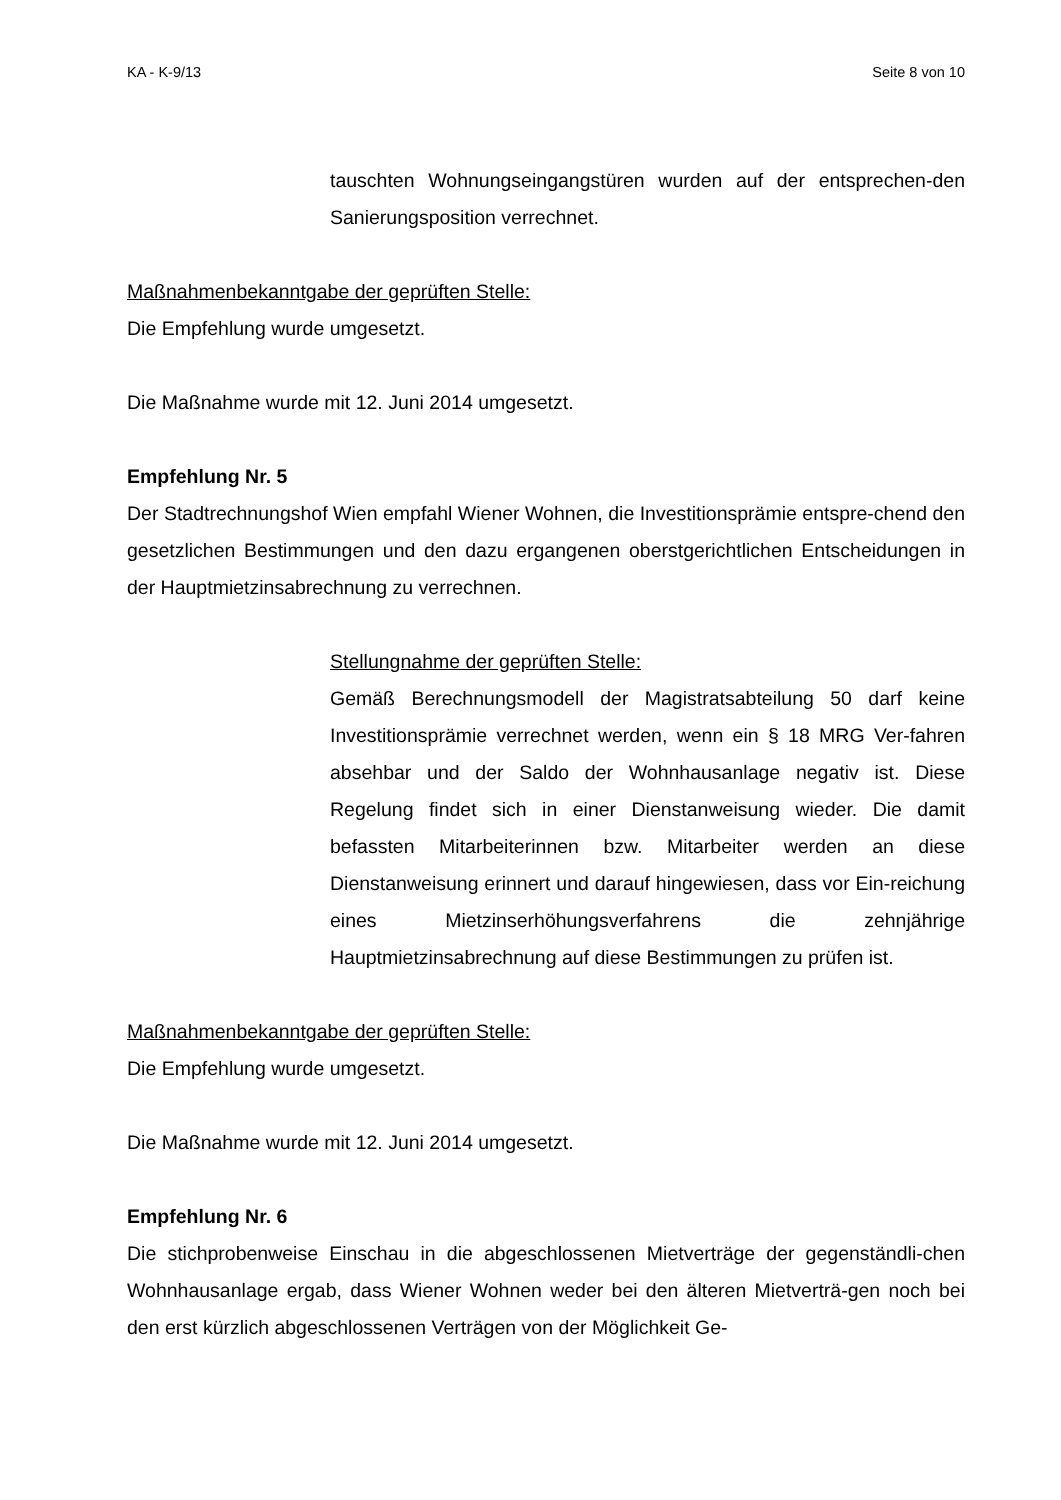KA - K-9/13 Seite 8 von 10
tauschten Wohnungseingangstüren wurden auf der entsprechen-den Sanierungsposition verrechnet.
Maßnahmenbekanntgabe der geprüften Stelle:
Die Empfehlung wurde umgesetzt.
Die Maßnahme wurde mit 12. Juni 2014 umgesetzt.
Empfehlung Nr. 5
Der Stadtrechnungshof Wien empfahl Wiener Wohnen, die Investitionsprämie entspre-chend den gesetzlichen Bestimmungen und den dazu ergangenen oberstgerichtlichen Entscheidungen in der Hauptmietzinsabrechnung zu verrechnen.
Stellungnahme der geprüften Stelle:
Gemäß Berechnungsmodell der Magistratsabteilung 50 darf keine Investitionsprämie verrechnet werden, wenn ein § 18 MRG Ver-fahren absehbar und der Saldo der Wohnhausanlage negativ ist. Diese Regelung findet sich in einer Dienstanweisung wieder. Die damit befassten Mitarbeiterinnen bzw. Mitarbeiter werden an diese Dienstanweisung erinnert und darauf hingewiesen, dass vor Ein-reichung eines Mietzinserhöhungsverfahrens die zehnjährige Hauptmietzinsabrechnung auf diese Bestimmungen zu prüfen ist.
Maßnahmenbekanntgabe der geprüften Stelle:
Die Empfehlung wurde umgesetzt.
Die Maßnahme wurde mit 12. Juni 2014 umgesetzt.
Empfehlung Nr. 6
Die stichprobenweise Einschau in die abgeschlossenen Mietverträge der gegenständli-chen Wohnhausanlage ergab, dass Wiener Wohnen weder bei den älteren Mietverträ-gen noch bei den erst kürzlich abgeschlossenen Verträgen von der Möglichkeit Ge-